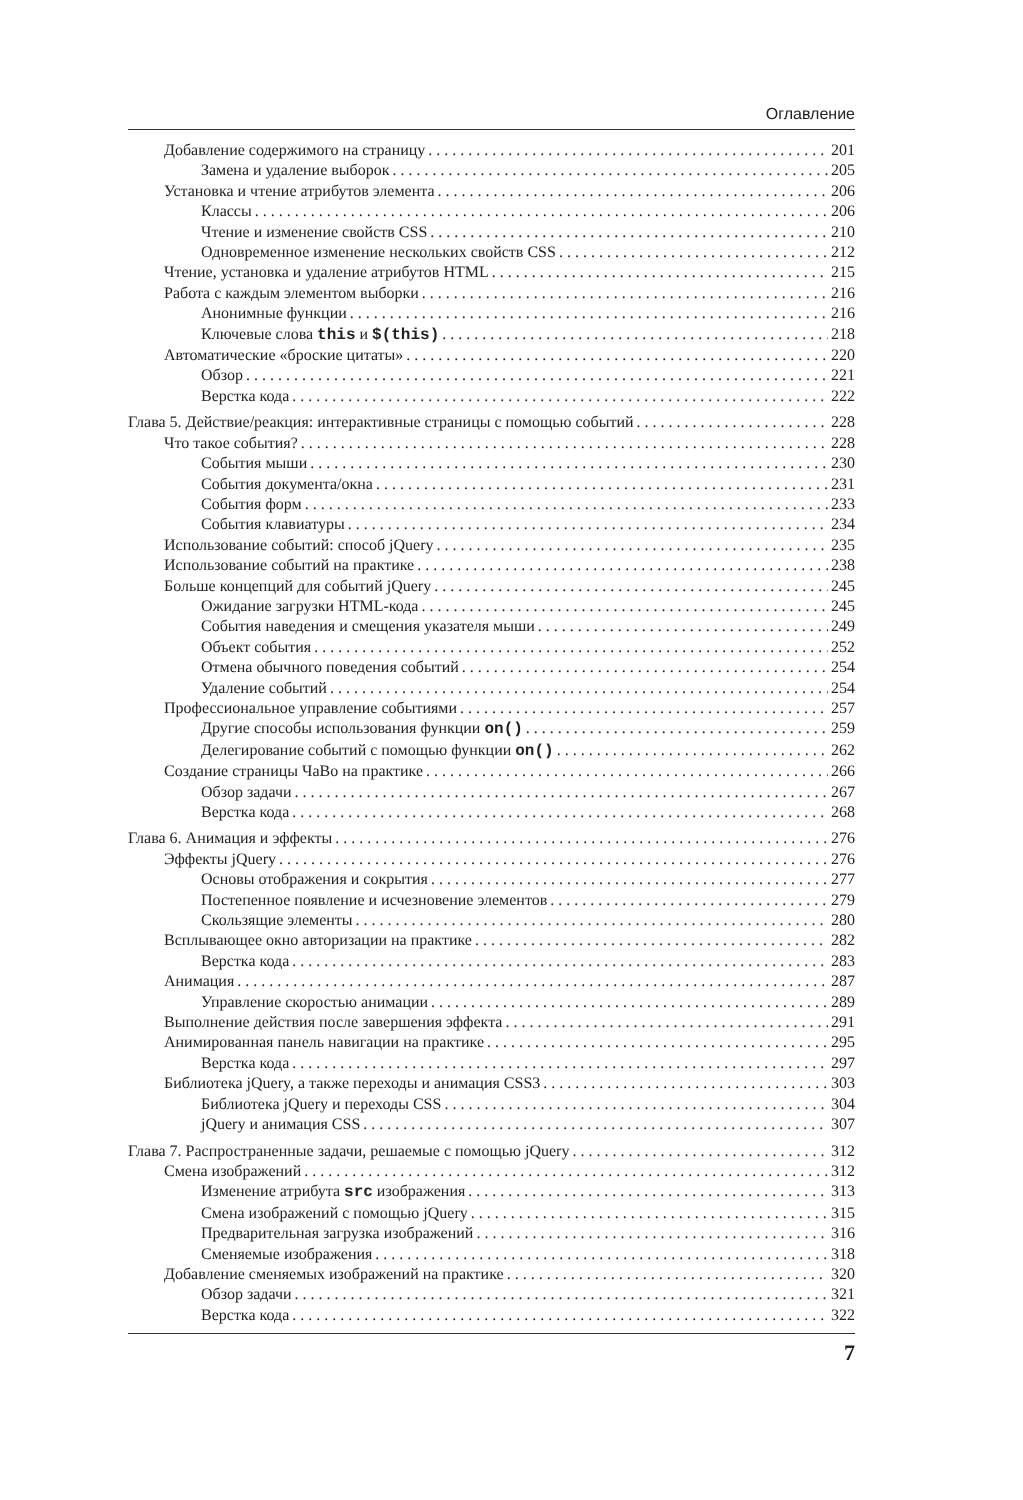Оглавление
Добавление содержимого на страницу 201
Замена и удаление выборок 205
Установка и чтение атрибутов элемента 206
Классы 206
Чтение и изменение свойств CSS 210
Одновременное изменение нескольких свойств CSS 212
Чтение, установка и удаление атрибутов HTML 215
Работа с каждым элементом выборки 216
Анонимные функции 216
Ключевые слова this и $(this) 218
Автоматические «броские цитаты» 220
Обзор 221
Верстка кода 222
Глава 5. Действие/реакция: интерактивные страницы с помощью событий 228
Что такое события? 228
События мыши 230
События документа/окна 231
События форм 233
События клавиатуры 234
Использование событий: способ jQuery 235
Использование событий на практике 238
Больше концепций для событий jQuery 245
Ожидание загрузки HTML-кода 245
События наведения и смещения указателя мыши 249
Объект события 252
Отмена обычного поведения событий 254
Удаление событий 254
Профессиональное управление событиями 257
Другие способы использования функции on() 259
Делегирование событий с помощью функции on() 262
Создание страницы ЧаВо на практике 266
Обзор задачи 267
Верстка кода 268
Глава 6. Анимация и эффекты 276
Эффекты jQuery 276
Основы отображения и сокрытия 277
Постепенное появление и исчезновение элементов 279
Скользящие элементы 280
Всплывающее окно авторизации на практике 282
Верстка кода 283
Анимация 287
Управление скоростью анимации 289
Выполнение действия после завершения эффекта 291
Анимированная панель навигации на практике 295
Верстка кода 297
Библиотека jQuery, а также переходы и анимация CSS3 303
Библиотека jQuery и переходы CSS 304
jQuery и анимация CSS 307
Глава 7. Распространенные задачи, решаемые с помощью jQuery 312
Смена изображений 312
Изменение атрибута src изображения 313
Смена изображений с помощью jQuery 315
Предварительная загрузка изображений 316
Сменяемые изображения 318
Добавление сменяемых изображений на практике 320
Обзор задачи 321
Верстка кода 322
7